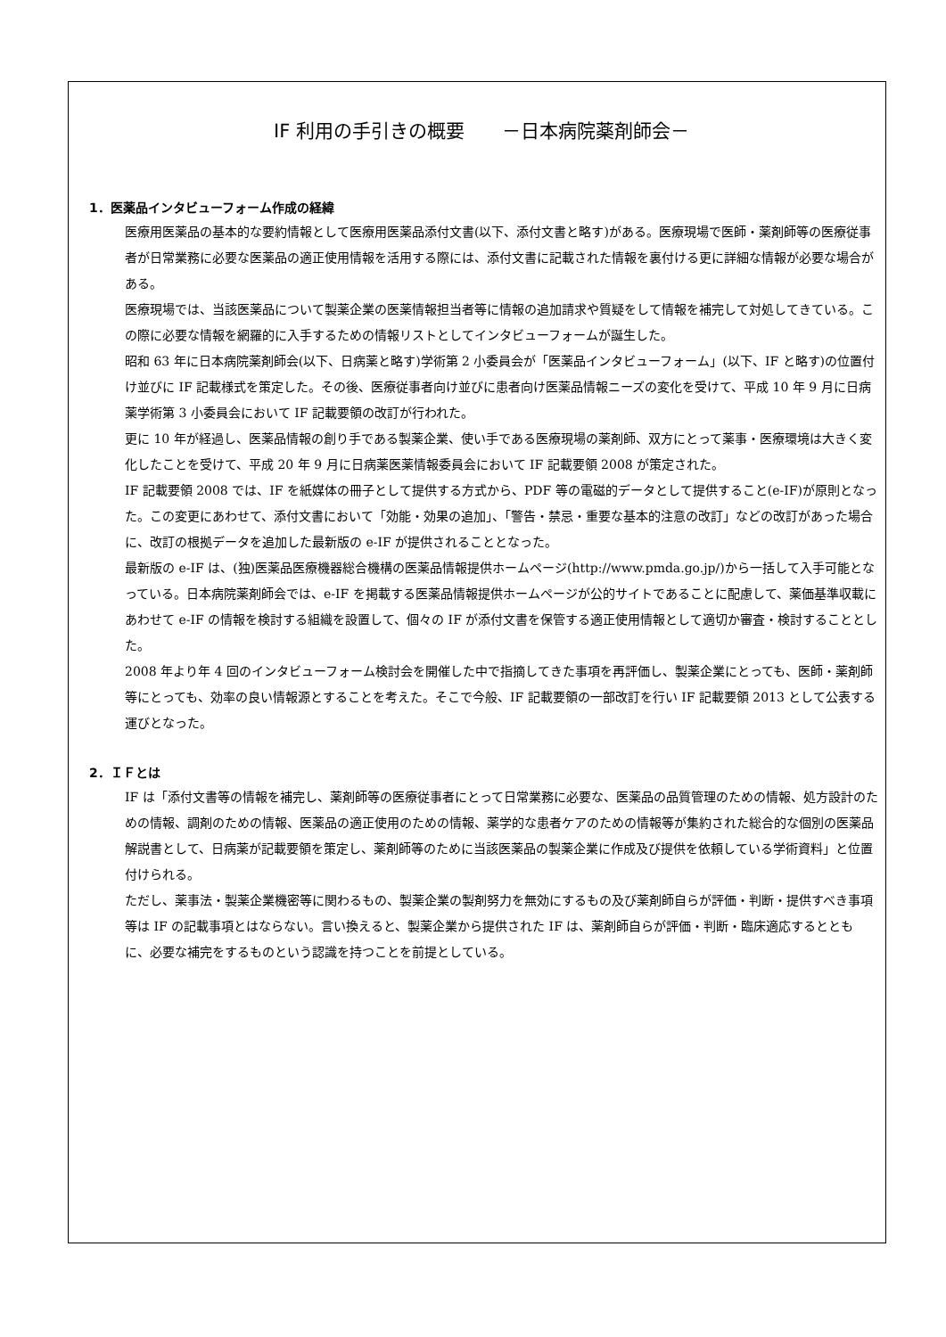IF 利用の手引きの概要　　－日本病院薬剤師会－
1．医薬品インタビューフォーム作成の経緯
医療用医薬品の基本的な要約情報として医療用医薬品添付文書(以下、添付文書と略す)がある。医療現場で医師・薬剤師等の医療従事者が日常業務に必要な医薬品の適正使用情報を活用する際には、添付文書に記載された情報を裏付ける更に詳細な情報が必要な場合がある。
医療現場では、当該医薬品について製薬企業の医薬情報担当者等に情報の追加請求や質疑をして情報を補完して対処してきている。この際に必要な情報を網羅的に入手するための情報リストとしてインタビューフォームが誕生した。
昭和 63 年に日本病院薬剤師会(以下、日病薬と略す)学術第 2 小委員会が「医薬品インタビューフォーム」(以下、IF と略す)の位置付け並びに IF 記載様式を策定した。その後、医療従事者向け並びに患者向け医薬品情報ニーズの変化を受けて、平成 10 年 9 月に日病薬学術第 3 小委員会において IF 記載要領の改訂が行われた。
更に 10 年が経過し、医薬品情報の創り手である製薬企業、使い手である医療現場の薬剤師、双方にとって薬事・医療環境は大きく変化したことを受けて、平成 20 年 9 月に日病薬医薬情報委員会において IF 記載要領 2008 が策定された。
IF 記載要領 2008 では、IF を紙媒体の冊子として提供する方式から、PDF 等の電磁的データとして提供すること(e-IF)が原則となった。この変更にあわせて、添付文書において「効能・効果の追加」、「警告・禁忌・重要な基本的注意の改訂」などの改訂があった場合に、改訂の根拠データを追加した最新版の e-IF が提供されることとなった。
最新版の e-IF は、(独)医薬品医療機器総合機構の医薬品情報提供ホームページ(http://www.pmda.go.jp/)から一括して入手可能となっている。日本病院薬剤師会では、e-IF を掲載する医薬品情報提供ホームページが公的サイトであることに配慮して、薬価基準収載にあわせて e-IF の情報を検討する組織を設置して、個々の IF が添付文書を保管する適正使用情報として適切か審査・検討することとした。
2008 年より年 4 回のインタビューフォーム検討会を開催した中で指摘してきた事項を再評価し、製薬企業にとっても、医師・薬剤師等にとっても、効率の良い情報源とすることを考えた。そこで今般、IF 記載要領の一部改訂を行い IF 記載要領 2013 として公表する運びとなった。
2．ＩＦとは
IF は「添付文書等の情報を補完し、薬剤師等の医療従事者にとって日常業務に必要な、医薬品の品質管理のための情報、処方設計のための情報、調剤のための情報、医薬品の適正使用のための情報、薬学的な患者ケアのための情報等が集約された総合的な個別の医薬品解説書として、日病薬が記載要領を策定し、薬剤師等のために当該医薬品の製薬企業に作成及び提供を依頼している学術資料」と位置付けられる。
ただし、薬事法・製薬企業機密等に関わるもの、製薬企業の製剤努力を無効にするもの及び薬剤師自らが評価・判断・提供すべき事項等は IF の記載事項とはならない。言い換えると、製薬企業から提供された IF は、薬剤師自らが評価・判断・臨床適応するとともに、必要な補完をするものという認識を持つことを前提としている。